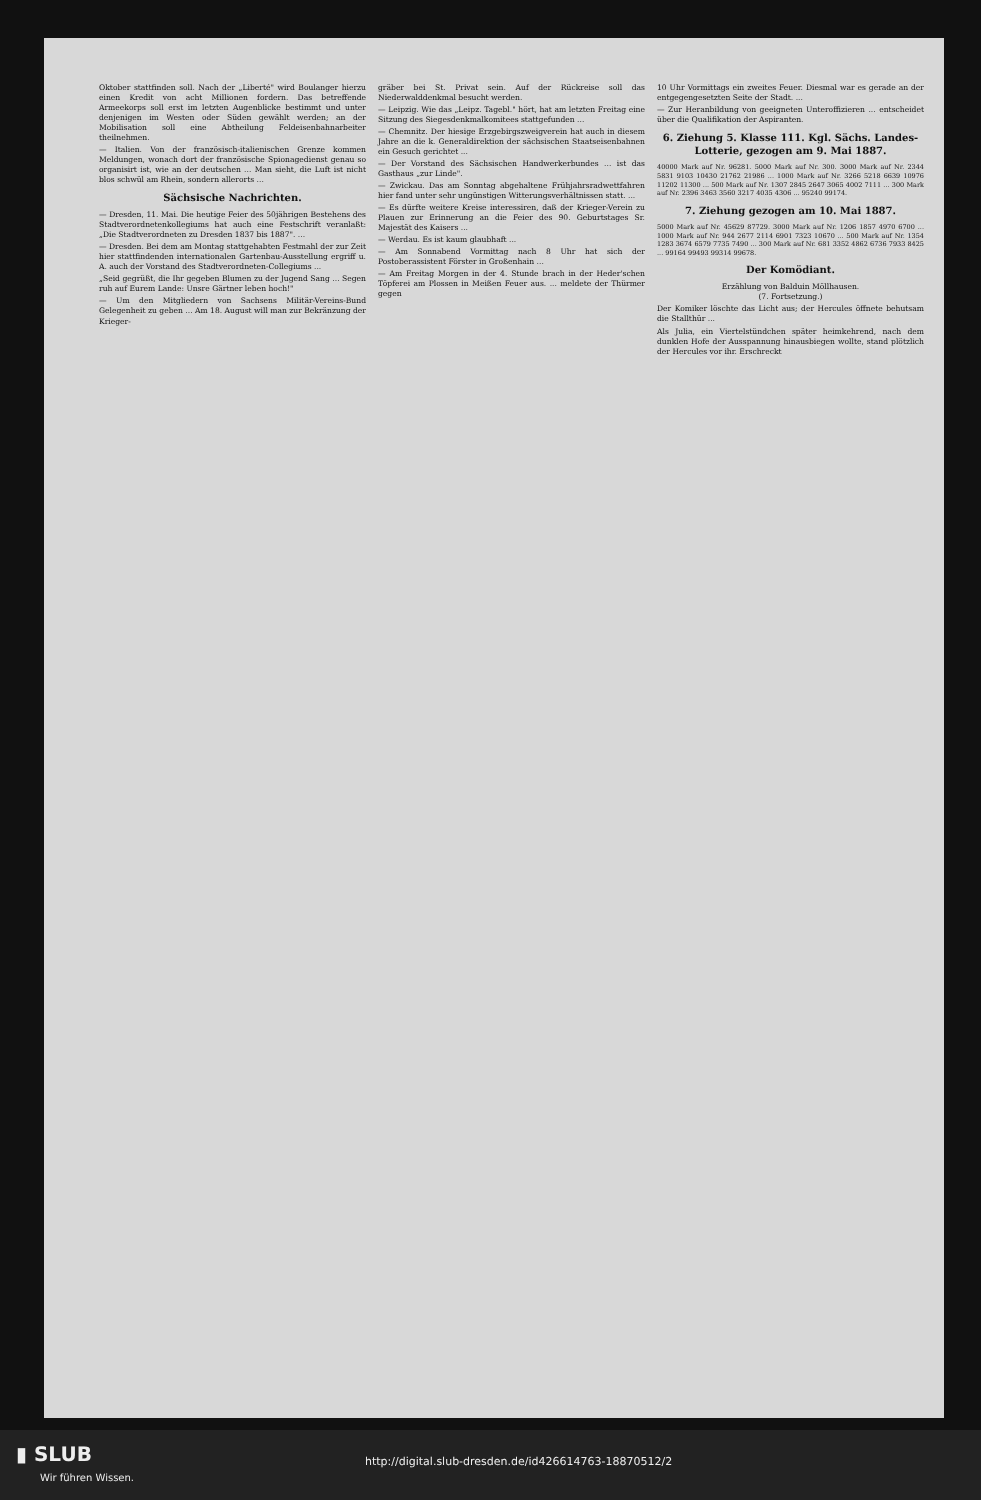Oktober stattfinden soll. Nach der „Liberté" wird Boulanger hierzu einen Kredit von acht Millionen fordern. Das betreffende Armeekorps soll erst im letzten Augenblicke bestimmt und unter denjenigen im Westen oder Süden gewählt werden; an der Mobilisation soll eine Abtheilung Feldeisenbahnarbeiter theilnehmen.
— Italien. Von der französisch-italienischen Grenze kommen Meldungen, wonach dort der französische Spionagedienst genau so organisirt ist, wie an der deutschen ... Man sieht, die Luft ist nicht blos schwül am Rhein, sondern allerorts ...
Sächsische Nachrichten.
— Dresden, 11. Mai. Die heutige Feier des 50jährigen Bestehens des Stadtverordnetenkollegiums hat auch eine Festschrift veranlaßt: „Die Stadtverordneten zu Dresden 1837 bis 1887". ...
— Dresden. Bei dem am Montag stattgehabten Festmahl der zur Zeit hier stattfindenden internationalen Gartenbau-Ausstellung ergriff u. A. auch der Vorstand des Stadtverordneten-Collegiums ...
„Seid gegrüßt, die Ihr gegeben Blumen zu der Jugend Sang ... Segen ruh auf Eurem Lande: Unsre Gärtner leben hoch!"
— Um den Mitgliedern von Sachsens Militär-Vereins-Bund Gelegenheit zu geben ... Am 18. August will man zur Bekränzung der Krieger-
gräber bei St. Privat sein. Auf der Rückreise soll das Niederwalddenkmal besucht werden.
— Leipzig. Wie das „Leipz. Tagebl." hört, hat am letzten Freitag eine Sitzung des Siegesdenkmalkomitees stattgefunden ...
— Chemnitz. Der hiesige Erzgebirgszweigverein hat auch in diesem Jahre an die k. Generaldirektion der sächsischen Staatseisenbahnen ein Gesuch gerichtet ...
— Der Vorstand des Sächsischen Handwerkerbundes ... ist das Gasthaus „zur Linde".
— Zwickau. Das am Sonntag abgehaltene Frühjahrsradwettfahren hier fand unter sehr ungünstigen Witterungsverhältnissen statt. ...
— Es dürfte weitere Kreise interessiren, daß der Krieger-Verein zu Plauen zur Erinnerung an die Feier des 90. Geburtstages Sr. Majestät des Kaisers ...
— Werdau. Es ist kaum glaubhaft ...
— Am Sonnabend Vormittag nach 8 Uhr hat sich der Postoberassistent Förster in Großenhain ...
— Am Freitag Morgen in der 4. Stunde brach in der Heder'schen Töpferei am Plossen in Meißen Feuer aus. ... meldete der Thürmer gegen
10 Uhr Vormittags ein zweites Feuer. Diesmal war es gerade an der entgegengesetzten Seite der Stadt. ...
— Zur Heranbildung von geeigneten Unteroffizieren ... entscheidet über die Qualifikation der Aspiranten.
6. Ziehung 5. Klasse 111. Kgl. Sächs. Landes-Lotterie, gezogen am 9. Mai 1887.
40000 Mark auf Nr. 96281. 5000 Mark auf Nr. 300. 3000 Mark auf Nr. 2344 5831 9103 10430 21762 21986 ... 1000 Mark auf Nr. 3266 5218 6639 10976 11202 11300 ... 500 Mark auf Nr. 1307 2845 2647 3065 4002 7111 ... 300 Mark auf Nr. 2396 3463 3560 3217 4035 4306 ... 95240 99174.
7. Ziehung gezogen am 10. Mai 1887.
5000 Mark auf Nr. 45629 87729. 3000 Mark auf Nr. 1206 1857 4970 6700 ... 1000 Mark auf Nr. 944 2677 2114 6901 7323 10670 ... 500 Mark auf Nr. 1354 1283 3674 6579 7735 7490 ... 300 Mark auf Nr. 681 3352 4862 6736 7933 8425 ... 99164 99493 99314 99678.
Der Komödiant.
Erzählung von Balduin Möllhausen.
(7. Fortsetzung.)
Der Komiker löschte das Licht aus; der Hercules öffnete behutsam die Stallthür ...
Als Julia, ein Viertelstündchen später heimkehrend, nach dem dunklen Hofe der Ausspannung hinausbiegen wollte, stand plötzlich der Hercules vor ihr. Erschreckt
▮ SLUB
Wir führen Wissen.
http://digital.slub-dresden.de/id426614763-18870512/2